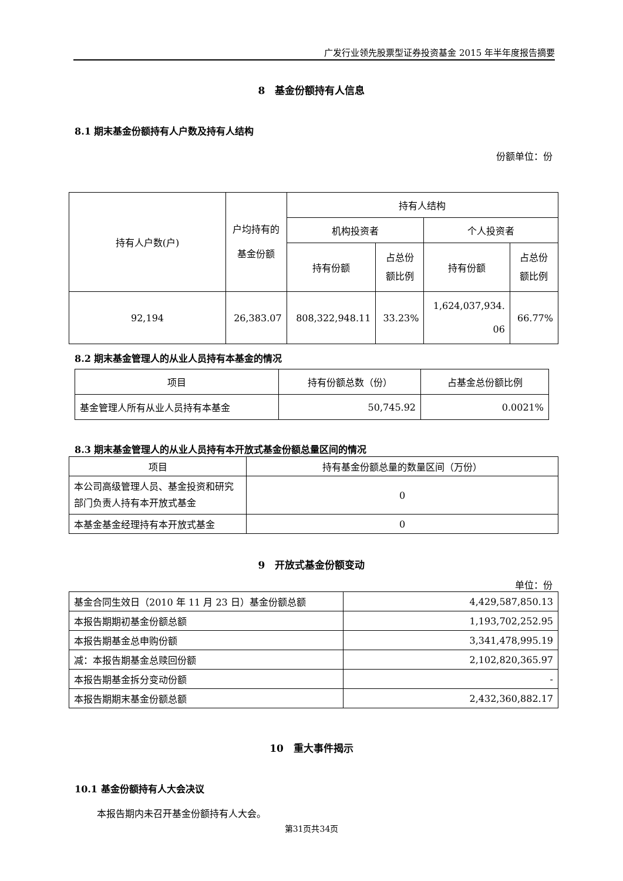广发行业领先股票型证券投资基金 2015 年半年度报告摘要
8　基金份额持有人信息
8.1 期末基金份额持有人户数及持有人结构
份额单位：份
| 持有人户数(户) | 户均持有的 基金份额 | 持有人结构 | | | |
| --- | --- | --- | --- | --- | --- |
| | | 机构投资者 | | 个人投资者 | |
| | | 持有份额 | 占总份 额比例 | 持有份额 | 占总份 额比例 |
| 92,194 | 26,383.07 | 808,322,948.11 | 33.23% | 1,624,037,934. 06 | 66.77% |
8.2 期末基金管理人的从业人员持有本基金的情况
| 项目 | 持有份额总数（份） | 占基金总份额比例 |
| --- | --- | --- |
| 基金管理人所有从业人员持有本基金 | 50,745.92 | 0.0021% |
8.3 期末基金管理人的从业人员持有本开放式基金份额总量区间的情况
| 项目 | 持有基金份额总量的数量区间（万份） |
| --- | --- |
| 本公司高级管理人员、基金投资和研究部门负责人持有本开放式基金 | 0 |
| 本基金基金经理持有本开放式基金 | 0 |
9　开放式基金份额变动
单位：份
| 基金合同生效日（2010 年 11 月 23 日）基金份额总额 | 4,429,587,850.13 |
| 本报告期期初基金份额总额 | 1,193,702,252.95 |
| 本报告期基金总申购份额 | 3,341,478,995.19 |
| 减：本报告期基金总赎回份额 | 2,102,820,365.97 |
| 本报告期基金拆分变动份额 | - |
| 本报告期期末基金份额总额 | 2,432,360,882.17 |
10　重大事件揭示
10.1 基金份额持有人大会决议
本报告期内未召开基金份额持有人大会。
第31页共34页